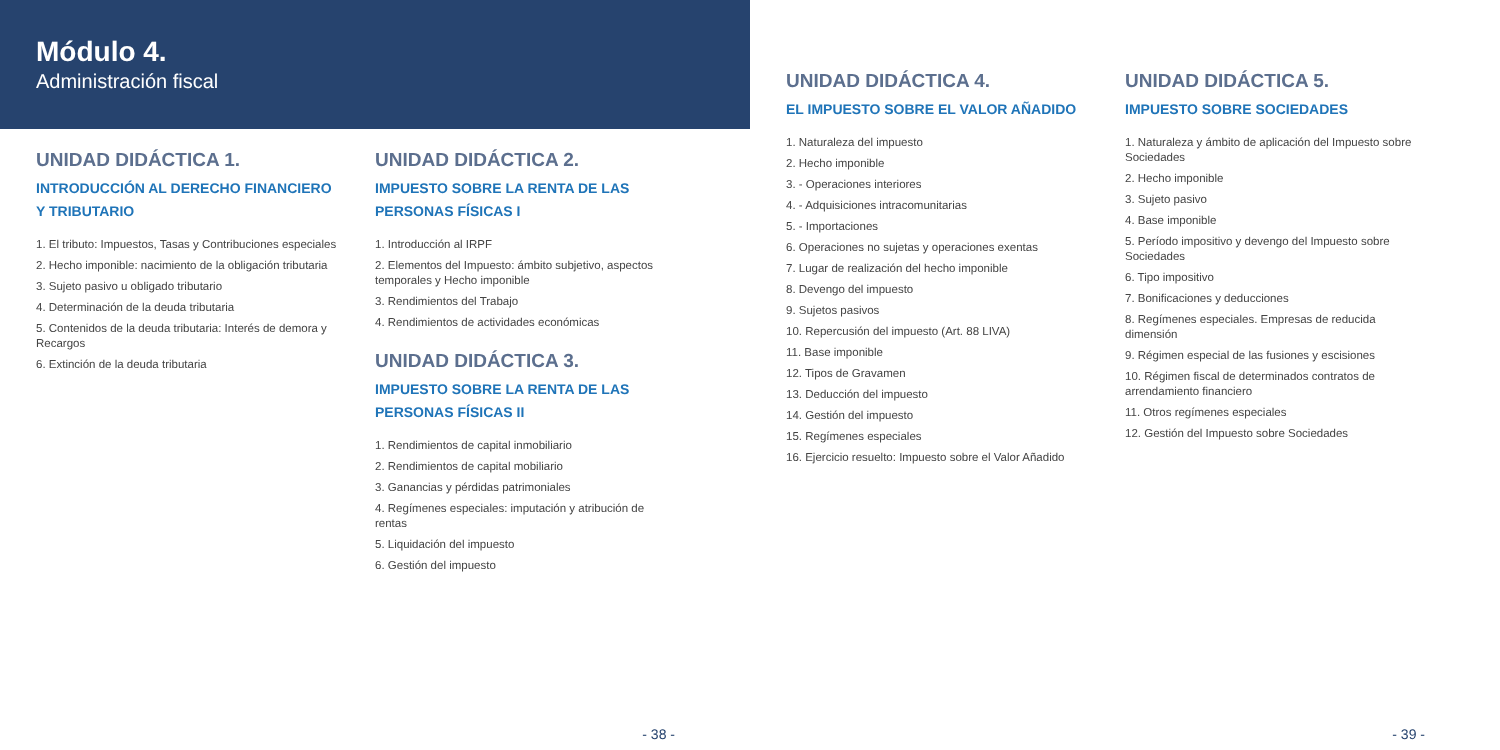Módulo 4.
Administración fiscal
UNIDAD DIDÁCTICA 1.
INTRODUCCIÓN AL DERECHO FINANCIERO Y TRIBUTARIO
1. El tributo: Impuestos, Tasas y Contribuciones especiales
2. Hecho imponible: nacimiento de la obligación tributaria
3. Sujeto pasivo u obligado tributario
4. Determinación de la deuda tributaria
5. Contenidos de la deuda tributaria: Interés de demora y Recargos
6. Extinción de la deuda tributaria
UNIDAD DIDÁCTICA 2.
IMPUESTO SOBRE LA RENTA DE LAS PERSONAS FÍSICAS I
1. Introducción al IRPF
2. Elementos del Impuesto: ámbito subjetivo, aspectos temporales y Hecho imponible
3. Rendimientos del Trabajo
4. Rendimientos de actividades económicas
UNIDAD DIDÁCTICA 3.
IMPUESTO SOBRE LA RENTA DE LAS PERSONAS FÍSICAS II
1. Rendimientos de capital inmobiliario
2. Rendimientos de capital mobiliario
3. Ganancias y pérdidas patrimoniales
4. Regímenes especiales: imputación y atribución de rentas
5. Liquidación del impuesto
6. Gestión del impuesto
- 38 -
UNIDAD DIDÁCTICA 4.
EL IMPUESTO SOBRE EL VALOR AÑADIDO
1. Naturaleza del impuesto
2. Hecho imponible
3. - Operaciones interiores
4. - Adquisiciones intracomunitarias
5. - Importaciones
6. Operaciones no sujetas y operaciones exentas
7. Lugar de realización del hecho imponible
8. Devengo del impuesto
9. Sujetos pasivos
10. Repercusión del impuesto (Art. 88 LIVA)
11. Base imponible
12. Tipos de Gravamen
13. Deducción del impuesto
14. Gestión del impuesto
15. Regímenes especiales
16. Ejercicio resuelto: Impuesto sobre el Valor Añadido
UNIDAD DIDÁCTICA 5.
IMPUESTO SOBRE SOCIEDADES
1. Naturaleza y ámbito de aplicación del Impuesto sobre Sociedades
2. Hecho imponible
3. Sujeto pasivo
4. Base imponible
5. Período impositivo y devengo del Impuesto sobre Sociedades
6. Tipo impositivo
7. Bonificaciones y deducciones
8. Regímenes especiales. Empresas de reducida dimensión
9. Régimen especial de las fusiones y escisiones
10. Régimen fiscal de determinados contratos de arrendamiento financiero
11. Otros regímenes especiales
12. Gestión del Impuesto sobre Sociedades
- 39 -